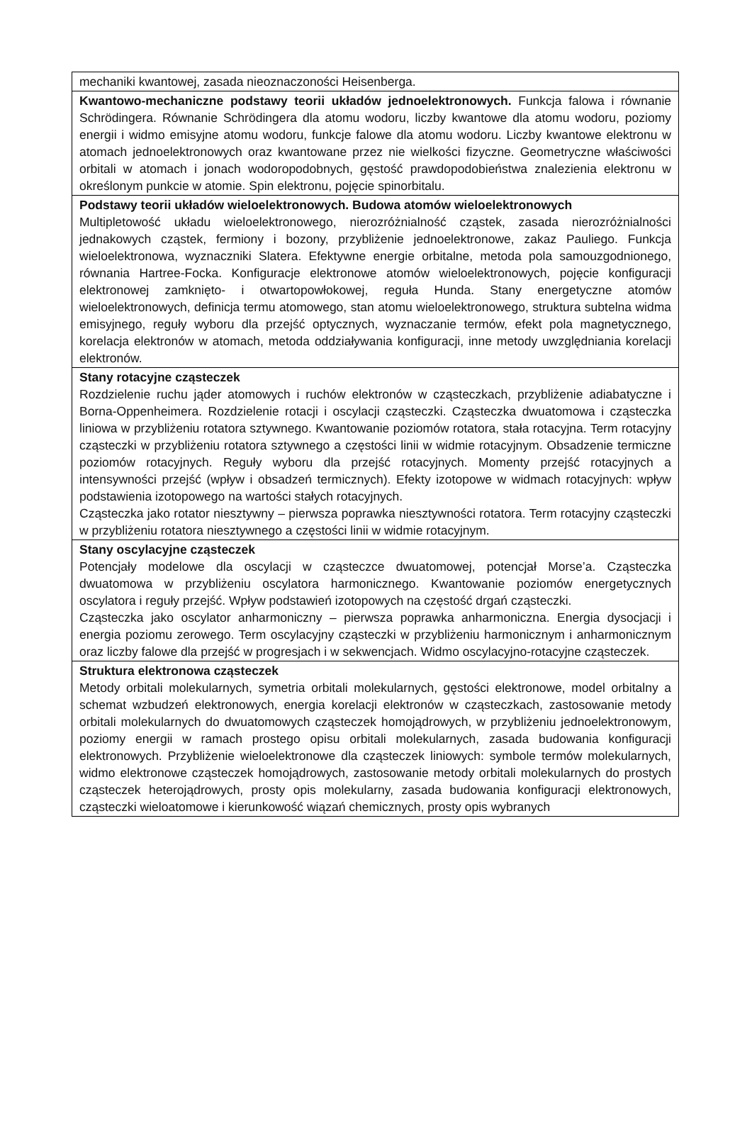| mechaniki kwantowej, zasada nieoznaczoności Heisenberga. |
| Kwantowo-mechaniczne podstawy teorii układów jednoelektronowych. Funkcja falowa i równanie Schrödingera. Równanie Schrödingera dla atomu wodoru, liczby kwantowe dla atomu wodoru, poziomy energii i widmo emisyjne atomu wodoru, funkcje falowe dla atomu wodoru. Liczby kwantowe elektronu w atomach jednoelektronowych oraz kwantowane przez nie wielkości fizyczne. Geometryczne właściwości orbitali w atomach i jonach wodoropodobnych, gęstość prawdopodobieństwa znalezienia elektronu w określonym punkcie w atomie. Spin elektronu, pojęcie spinorbitalu. |
| Podstawy teorii układów wieloelektronowych. Budowa atomów wieloelektronowych Multipletowość układu wieloelektronowego, nierozróżnialność cząstek, zasada nierozróżnialności jednakowych cząstek, fermiony i bozony, przybliżenie jednoelektronowe, zakaz Pauliego. Funkcja wieloelektronowa, wyznaczniki Slatera. Efektywne energie orbitalne, metoda pola samouzgodnionego, równania Hartree-Focka. Konfiguracje elektronowe atomów wieloelektronowych, pojęcie konfiguracji elektronowej zamknięto- i otwartopowłokowej, reguła Hunda. Stany energetyczne atomów wieloelektronowych, definicja termu atomowego, stan atomu wieloelektronowego, struktura subtelna widma emisyjnego, reguły wyboru dla przejść optycznych, wyznaczanie termów, efekt pola magnetycznego, korelacja elektronów w atomach, metoda oddziaływania konfiguracji, inne metody uwzględniania korelacji elektronów. |
| Stany rotacyjne cząsteczek Rozdzielenie ruchu jąder atomowych i ruchów elektronów w cząsteczkach, przybliżenie adiabatyczne i Borna-Oppenheimera. Rozdzielenie rotacji i oscylacji cząsteczki. Cząsteczka dwuatomowa i cząsteczka liniowa w przybliżeniu rotatora sztywnego. Kwantowanie poziomów rotatora, stała rotacyjna. Term rotacyjny cząsteczki w przybliżeniu rotatora sztywnego a częstości linii w widmie rotacyjnym. Obsadzenie termiczne poziomów rotacyjnych. Reguły wyboru dla przejść rotacyjnych. Momenty przejść rotacyjnych a intensywności przejść (wpływ i obsadzeń termicznych). Efekty izotopowe w widmach rotacyjnych: wpływ podstawienia izotopowego na wartości stałych rotacyjnych. Cząsteczka jako rotator niesztywny – pierwsza poprawka niesztywności rotatora. Term rotacyjny cząsteczki w przybliżeniu rotatora niesztywnego a częstości linii w widmie rotacyjnym. |
| Stany oscylacyjne cząsteczek Potencjały modelowe dla oscylacji w cząsteczce dwuatomowej, potencjał Morse’a. Cząsteczka dwuatomowa w przybliżeniu oscylatora harmonicznego. Kwantowanie poziomów energetycznych oscylatora i reguły przejść. Wpływ podstawień izotopowych na częstość drgań cząsteczki. Cząsteczka jako oscylator anharmoniczny – pierwsza poprawka anharmoniczna. Energia dysocjacji i energia poziomu zerowego. Term oscylacyjny cząsteczki w przybliżeniu harmonicznym i anharmonicznym oraz liczby falowe dla przejść w progresjach i w sekwencjach. Widmo oscylacyjno-rotacyjne cząsteczek. |
| Struktura elektronowa cząsteczek Metody orbitali molekularnych, symetria orbitali molekularnych, gęstości elektronowe, model orbitalny a schemat wzbudzeń elektronowych, energia korelacji elektronów w cząsteczkach, zastosowanie metody orbitali molekularnych do dwuatomowych cząsteczek homojądrowych, w przybliżeniu jednoelektronowym, poziomy energii w ramach prostego opisu orbitali molekularnych, zasada budowania konfiguracji elektronowych. Przybliżenie wieloelektronowe dla cząsteczek liniowych: symbole termów molekularnych, widmo elektronowe cząsteczek homojądrowych, zastosowanie metody orbitali molekularnych do prostych cząsteczek heterojądrowych, prosty opis molekularny, zasada budowania konfiguracji elektronowych, cząsteczki wieloatomowe i kierunkowość wiązań chemicznych, prosty opis wybranych |